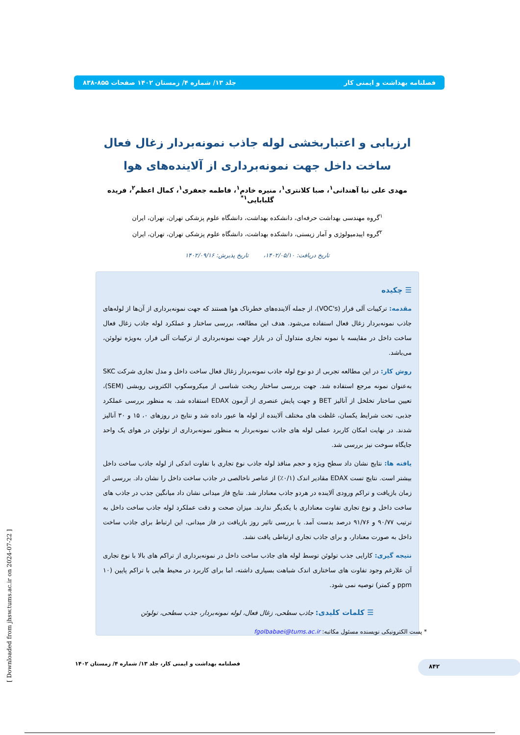فصلنامه بهداشت و ایمنی کار جلد ۱۳/ شماره ۴/ زمستان ۱۴۰۲ صفحات ۸۵۵-۸۳۸
ارزیابی و اعتباربخشی لوله جاذب نمونه‌بردار زغال فعال ساخت داخل جهت نمونه‌برداری از آلاینده‌های هوا
مهدی علی نیا آهندانی<sup>۱</sup>، صبا کلانتری<sup>۱</sup>، منیره خادم<sup>۱</sup>، فاطمه جعفری<sup>۱</sup>، کمال اعظم<sup>۲</sup>، فریده گلبابایی<sup>۱*</sup>
<sup>۱</sup> گروه مهندسی بهداشت حرفه‌ای، دانشکده بهداشت، دانشگاه علوم پزشکی تهران، تهران، ایران
<sup>۲</sup> گروه اپیدمیولوژی و آمار زیستی، دانشکده بهداشت، دانشگاه علوم پزشکی تهران، تهران، ایران
تاریخ دریافت: ۱۴۰۲/۰۵/۱۰، تاریخ پذیرش: ۱۴۰۲/۰۹/۱۶
☰ چکیده
مقدمه: ترکیبات آلی فرار (VOC's)، از جمله آلاینده‌های خطرناک هوا هستند که جهت نمونه‌برداری از آن‌ها از لوله‌های جاذب نمونه‌بردار زغال فعال استفاده می‌شود. هدف این مطالعه، بررسی ساختار و عملکرد لوله جاذب زغال فعال ساخت داخل در مقایسه با نمونه تجاری متداول آن در بازار جهت نمونه‌برداری از ترکیبات آلی فرار، به‌ویژه تولوئن، می‌باشد.
روش کار: در این مطالعه تجربی از دو نوع لوله جاذب نمونه‌بردار زغال فعال ساخت داخل و مدل تجاری شرکت SKC به‌عنوان نمونه مرجع استفاده شد. جهت بررسی ساختار ریخت شناسی از میکروسکوپ الکترونی روبشی (SEM)، تعیین ساختار تخلخل از آنالیز BET و جهت پایش عنصری از آزمون EDAX استفاده شد. به منظور بررسی عملکرد جذبی، تحت شرایط یکسان، غلظت های مختلف آلاینده از لوله ها عبور داده شد و نتایج در روزهای ۰، ۱۵ و ۳۰ آنالیز شدند. در نهایت امکان کاربرد عملی لوله های جاذب نمونه‌بردار به منظور نمونه‌برداری از تولوئن در هوای یک واحد جایگاه سوخت نیز بررسی شد.
یافته ها: نتایج نشان داد سطح ویژه و حجم منافذ لوله جاذب نوع تجاری با تفاوت اندکی از لوله جاذب ساخت داخل بیشتر است. نتایج تست EDAX مقادیر اندک (۰/۱٪) از عناصر ناخالصی در جاذب ساخت داخل را نشان داد. بررسی اثر زمان بازیافت و تراکم ورودی آلاینده در هردو جاذب معنادار شد. نتایج فاز میدانی نشان داد میانگین جذب در جاذب های ساخت داخل و نوع تجاری تفاوت معناداری با یکدیگر ندارند. میزان صحت و دقت عملکرد لوله جاذب ساخت داخل به ترتیب ۹۰/۷۷ و ۹۱/۷۶ درصد بدست آمد. با بررسی تاثیر روز بازیافت در فاز میدانی، این ارتباط برای جاذب ساخت داخل به صورت معنادار، و برای جاذب تجاری ارتباطی یافت نشد.
نتیجه گیری: کارایی جذب تولوئن توسط لوله های جاذب ساخت داخل در نمونه‌برداری از تراکم های بالا با نوع تجاری آن علارغم وجود تفاوت های ساختاری اندک شباهت بسیاری داشته، اما برای کاربرد در محیط هایی با تراکم پایین (۱۰ ppm و کمتر) توصیه نمی شود.
☰ کلمات کلیدی: جاذب سطحی، زغال فعال، لوله نمونه‌بردار، جذب سطحی، تولوئن
* پست الکترونیکی نویسنده مسئول مکاتبه: fgolbabaei@tums.ac.ir
فصلنامه بهداشت و ایمنی کار، جلد ۱۳/ شماره ۴/ زمستان ۱۴۰۲
۸۴۲
[ Downloaded from jhsw.tums.ac.ir on 2024-07-22 ]